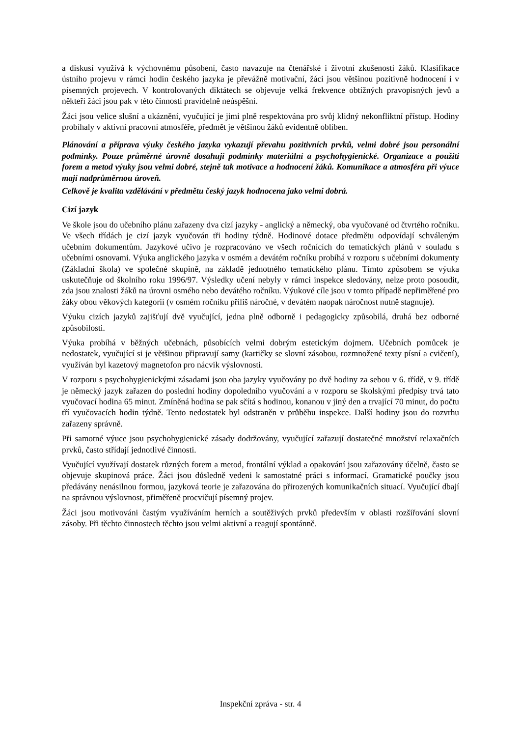a diskusí využívá k výchovnému působení, často navazuje na čtenářské i životní zkušenosti žáků. Klasifikace ústního projevu v rámci hodin českého jazyka je převážně motivační, žáci jsou většinou pozitivně hodnocení i v písemných projevech. V kontrolovaných diktátech se objevuje velká frekvence obtížných pravopisných jevů a někteří žáci jsou pak v této činnosti pravidelně neúspěšní.
Žáci jsou velice slušní a ukáznění, vyučující je jimi plně respektována pro svůj klidný nekonfliktní přístup. Hodiny probíhaly v aktivní pracovní atmosféře, předmět je většinou žáků evidentně oblíben.
Plánování a příprava výuky českého jazyka vykazují převahu pozitivních prvků, velmi dobré jsou personální podmínky. Pouze průměrné úrovně dosahují podmínky materiální a psychohygienické. Organizace a použití forem a metod výuky jsou velmi dobré, stejně tak motivace a hodnocení žáků. Komunikace a atmosféra při výuce mají nadprůměrnou úroveň.
Celkově je kvalita vzdělávání v předmětu český jazyk hodnocena jako velmi dobrá.
Cizí jazyk
Ve škole jsou do učebního plánu zařazeny dva cizí jazyky - anglický a německý, oba vyučované od čtvrtého ročníku. Ve všech třídách je cizí jazyk vyučován tři hodiny týdně. Hodinové dotace předmětu odpovídají schváleným učebním dokumentům. Jazykové učivo je rozpracováno ve všech ročnících do tematických plánů v souladu s učebními osnovami. Výuka anglického jazyka v osmém a devátém ročníku probíhá v rozporu s učebními dokumenty (Základní škola) ve společné skupině, na základě jednotného tematického plánu. Tímto způsobem se výuka uskutečňuje od školního roku 1996/97. Výsledky učení nebyly v rámci inspekce sledovány, nelze proto posoudit, zda jsou znalosti žáků na úrovni osmého nebo devátého ročníku. Výukové cíle jsou v tomto případě nepřiměřené pro žáky obou věkových kategorií (v osmém ročníku příliš náročné, v devátém naopak náročnost nutně stagnuje).
Výuku cizích jazyků zajišťují dvě vyučující, jedna plně odborně i pedagogicky způsobilá, druhá bez odborné způsobilosti.
Výuka probíhá v běžných učebnách, působících velmi dobrým estetickým dojmem. Učebních pomůcek je nedostatek, vyučující si je většinou připravují samy (kartičky se slovní zásobou, rozmnožené texty písní a cvičení), využíván byl kazetový magnetofon pro nácvik výslovnosti.
V rozporu s psychohygienickými zásadami jsou oba jazyky vyučovány po dvě hodiny za sebou v 6. třídě, v 9. třídě je německý jazyk zařazen do poslední hodiny dopoledního vyučování a v rozporu se školskými předpisy trvá tato vyučovací hodina 65 minut. Zmíněná hodina se pak sčítá s hodinou, konanou v jiný den a trvající 70 minut, do počtu tří vyučovacích hodin týdně. Tento nedostatek byl odstraněn v průběhu inspekce. Další hodiny jsou do rozvrhu zařazeny správně.
Při samotné výuce jsou psychohygienické zásady dodržovány, vyučující zařazují dostatečné množství relaxačních prvků, často střídají jednotlivé činnosti.
Vyučující využívají dostatek různých forem a metod, frontální výklad a opakování jsou zařazovány účelně, často se objevuje skupinová práce. Žáci jsou důsledně vedeni k samostatné práci s informací. Gramatické poučky jsou předávány nenásilnou formou, jazyková teorie je zařazována do přirozených komunikačních situací. Vyučující dbají na správnou výslovnost, přiměřeně procvičují písemný projev.
Žáci jsou motivováni častým využíváním herních a soutěživých prvků především v oblasti rozšiřování slovní zásoby. Při těchto činnostech těchto jsou velmi aktivní a reagují spontánně.
Inspekční zpráva - str. 4